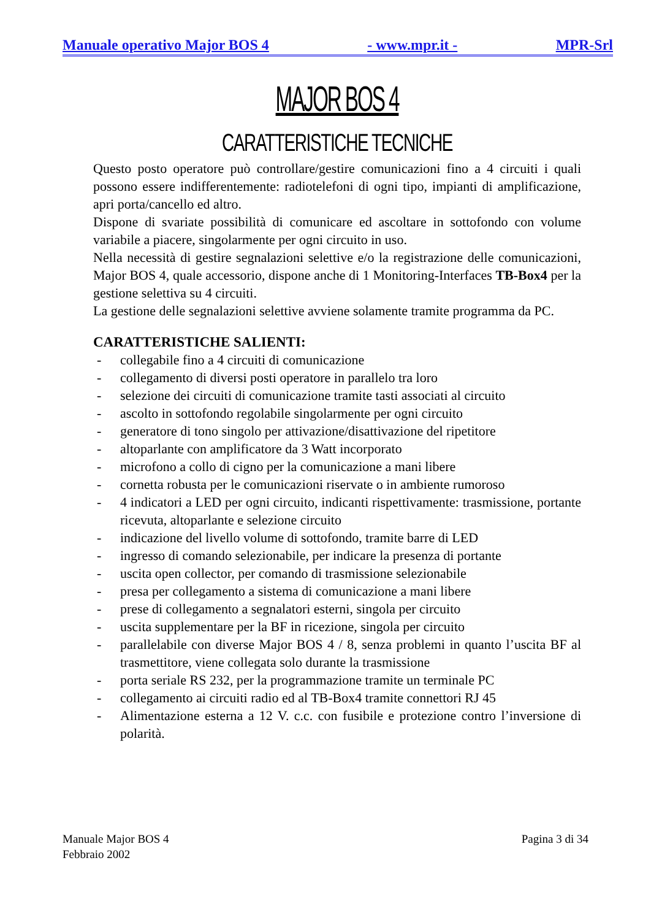Manuale operativo Major BOS 4 - www.mpr.it - MPR-Srl
MAJOR BOS 4
CARATTERISTICHE TECNICHE
Questo posto operatore può controllare/gestire comunicazioni fino a 4 circuiti i quali possono essere indifferentemente: radiotelefoni di ogni tipo, impianti di amplificazione, apri porta/cancello ed altro.
Dispone di svariate possibilità di comunicare ed ascoltare in sottofondo con volume variabile a piacere, singolarmente per ogni circuito in uso.
Nella necessità di gestire segnalazioni selettive e/o la registrazione delle comunicazioni, Major BOS 4, quale accessorio, dispone anche di 1 Monitoring-Interfaces TB-Box4 per la gestione selettiva su 4 circuiti.
La gestione delle segnalazioni selettive avviene solamente tramite programma da PC.
CARATTERISTICHE SALIENTI:
- collegabile fino a 4 circuiti di comunicazione
- collegamento di diversi posti operatore in parallelo tra loro
- selezione dei circuiti di comunicazione tramite tasti associati al circuito
- ascolto in sottofondo regolabile singolarmente per ogni circuito
- generatore di tono singolo per attivazione/disattivazione del ripetitore
- altoparlante con amplificatore da 3 Watt incorporato
- microfono a collo di cigno per la comunicazione a mani libere
- cornetta robusta per le comunicazioni riservate o in ambiente rumoroso
- 4 indicatori a LED per ogni circuito, indicanti rispettivamente: trasmissione, portante ricevuta, altoparlante e selezione circuito
- indicazione del livello volume di sottofondo, tramite barre di LED
- ingresso di comando selezionabile, per indicare la presenza di portante
- uscita open collector, per comando di trasmissione selezionabile
- presa per collegamento a sistema di comunicazione a mani libere
- prese di collegamento a segnalatori esterni, singola per circuito
- uscita supplementare per la BF in ricezione, singola per circuito
- parallelabile con diverse Major BOS 4 / 8, senza problemi in quanto l’uscita BF al trasmettitore, viene collegata solo durante la trasmissione
- porta seriale RS 232, per la programmazione tramite un terminale PC
- collegamento ai circuiti radio ed al TB-Box4 tramite connettori RJ 45
- Alimentazione esterna a 12 V. c.c. con fusibile e protezione contro l’inversione di polarità.
Manuale Major BOS 4
Febbraio 2002
Pagina 3 di 34